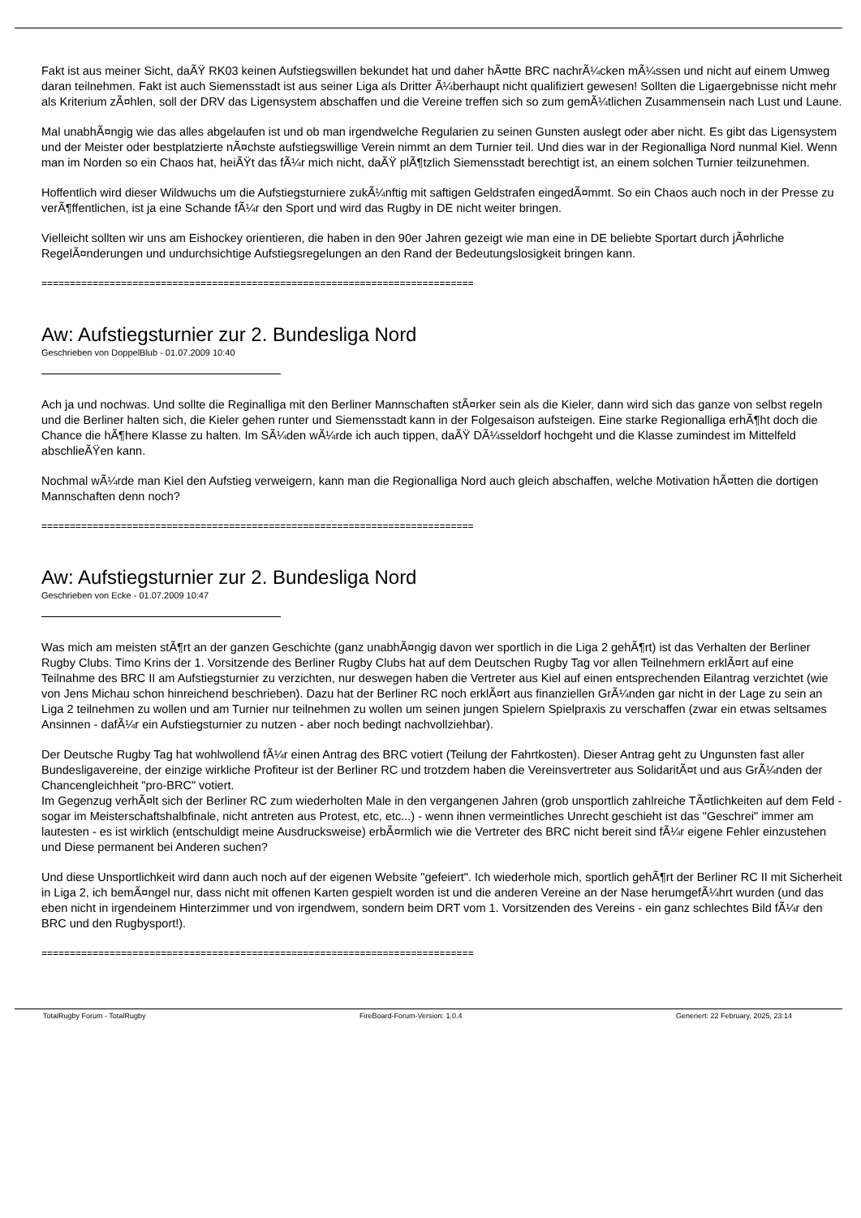Fakt ist aus meiner Sicht, daÃŸ RK03 keinen Aufstiegswillen bekundet hat und daher hÃ¤tte BRC nachrÃ¼cken mÃ¼ssen und nicht auf einem Umweg daran teilnehmen. Fakt ist auch Siemensstadt ist aus seiner Liga als Dritter Ã¼berhaupt nicht qualifiziert gewesen! Sollten die Ligaergebnisse nicht mehr als Kriterium zÃ¤hlen, soll der DRV das Ligensystem abschaffen und die Vereine treffen sich so zum gemÃ¼tlichen Zusammensein nach Lust und Laune.
Mal unabhÃ¤ngig wie das alles abgelaufen ist und ob man irgendwelche Regularien zu seinen Gunsten auslegt oder aber nicht. Es gibt das Ligensystem und der Meister oder bestplatzierte nÃ¤chste aufstiegswillige Verein nimmt an dem Turnier teil. Und dies war in der Regionalliga Nord nunmal Kiel. Wenn man im Norden so ein Chaos hat, heiÃŸt das fÃ¼r mich nicht, daÃŸ plÃ¶tzlich Siemensstadt berechtigt ist, an einem solchen Turnier teilzunehmen.
Hoffentlich wird dieser Wildwuchs um die Aufstiegsturniere zukÃ¼nftig mit saftigen Geldstrafen eingedÃ¤mmt. So ein Chaos auch noch in der Presse zu verÃ¶ffentlichen, ist ja eine Schande fÃ¼r den Sport und wird das Rugby in DE nicht weiter bringen.
Vielleicht sollten wir uns am Eishockey orientieren, die haben in den 90er Jahren gezeigt wie man eine in DE beliebte Sportart durch jÃ¤hrliche RegelÃ¤nderungen und undurchsichtige Aufstiegsregelungen an den Rand der Bedeutungslosigkeit bringen kann.
============================================================================
Aw: Aufstiegsturnier zur 2. Bundesliga Nord
Geschrieben von DoppelBlub - 01.07.2009 10:40
Ach ja und nochwas. Und sollte die Reginalliga mit den Berliner Mannschaften stÃ¤rker sein als die Kieler, dann wird sich das ganze von selbst regeln und die Berliner halten sich, die Kieler gehen runter und Siemensstadt kann in der Folgesaison aufsteigen. Eine starke Regionalliga erhÃ¶ht doch die Chance die hÃ¶here Klasse zu halten. Im SÃ¼den wÃ¼rde ich auch tippen, daÃŸ DÃ¼sseldorf hochgeht und die Klasse zumindest im Mittelfeld abschlieÃŸen kann.
Nochmal wÃ¼rde man Kiel den Aufstieg verweigern, kann man die Regionalliga Nord auch gleich abschaffen, welche Motivation hÃ¤tten die dortigen Mannschaften denn noch?
============================================================================
Aw: Aufstiegsturnier zur 2. Bundesliga Nord
Geschrieben von Ecke - 01.07.2009 10:47
Was mich am meisten stÃ¶rt an der ganzen Geschichte (ganz unabhÃ¤ngig davon wer sportlich in die Liga 2 gehÃ¶rt) ist das Verhalten der Berliner Rugby Clubs. Timo Krins der 1. Vorsitzende des Berliner Rugby Clubs hat auf dem Deutschen Rugby Tag vor allen Teilnehmern erklÃ¤rt auf eine Teilnahme des BRC II am Aufstiegsturnier zu verzichten, nur deswegen haben die Vertreter aus Kiel auf einen entsprechenden Eilantrag verzichtet (wie von Jens Michau schon hinreichend beschrieben). Dazu hat der Berliner RC noch erklÃ¤rt aus finanziellen GrÃ¼nden gar nicht in der Lage zu sein an Liga 2 teilnehmen zu wollen und am Turnier nur teilnehmen zu wollen um seinen jungen Spielern Spielpraxis zu verschaffen (zwar ein etwas seltsames Ansinnen - dafÃ¼r ein Aufstiegsturnier zu nutzen - aber noch bedingt nachvollziehbar).
Der Deutsche Rugby Tag hat wohlwollend fÃ¼r einen Antrag des BRC votiert (Teilung der Fahrtkosten). Dieser Antrag geht zu Ungunsten fast aller Bundesligavereine, der einzige wirkliche Profiteur ist der Berliner RC und trotzdem haben die Vereinsvertreter aus SolidaritÃ¤t und aus GrÃ¼nden der Chancengleichheit "pro-BRC" votiert.
Im Gegenzug verhÃ¤lt sich der Berliner RC zum wiederholten Male in den vergangenen Jahren (grob unsportlich zahlreiche TÃ¤tlichkeiten auf dem Feld - sogar im Meisterschaftshalbfinale, nicht antreten aus Protest, etc, etc...) - wenn ihnen vermeintliches Unrecht geschieht ist das "Geschrei" immer am lautesten - es ist wirklich (entschuldigt meine Ausdrucksweise) erbÃ¤rmlich wie die Vertreter des BRC nicht bereit sind fÃ¼r eigene Fehler einzustehen und Diese permanent bei Anderen suchen?
Und diese Unsportlichkeit wird dann auch noch auf der eigenen Website "gefeiert". Ich wiederhole mich, sportlich gehÃ¶rt der Berliner RC II mit Sicherheit in Liga 2, ich bemÃ¤ngel nur, dass nicht mit offenen Karten gespielt worden ist und die anderen Vereine an der Nase herumgefÃ¼hrt wurden (und das eben nicht in irgendeinem Hinterzimmer und von irgendwem, sondern beim DRT vom 1. Vorsitzenden des Vereins - ein ganz schlechtes Bild fÃ¼r den BRC und den Rugbysport!).
============================================================================
TotalRugby Forum - TotalRugby FireBoard-Forum-Version: 1.0.4 Generiert: 22 February, 2025, 23:14